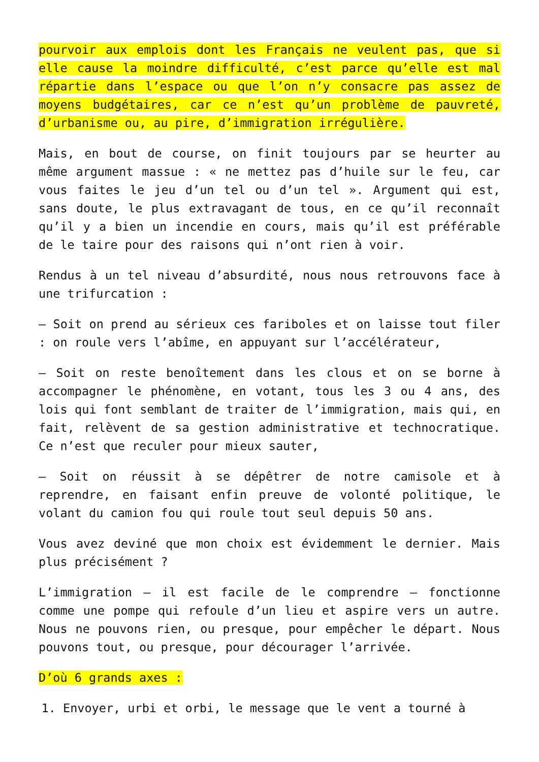pourvoir aux emplois dont les Français ne veulent pas, que si elle cause la moindre difficulté, c’est parce qu’elle est mal répartie dans l’espace ou que l’on n’y consacre pas assez de moyens budgétaires, car ce n’est qu’un problème de pauvreté, d’urbanisme ou, au pire, d’immigration irrégulière.
Mais, en bout de course, on finit toujours par se heurter au même argument massue : « ne mettez pas d’huile sur le feu, car vous faites le jeu d’un tel ou d’un tel ». Argument qui est, sans doute, le plus extravagant de tous, en ce qu’il reconnaît qu’il y a bien un incendie en cours, mais qu’il est préférable de le taire pour des raisons qui n’ont rien à voir.
Rendus à un tel niveau d’absurdité, nous nous retrouvons face à une trifurcation :
– Soit on prend au sérieux ces fariboles et on laisse tout filer : on roule vers l’abîme, en appuyant sur l’accélérateur,
– Soit on reste benoîtement dans les clous et on se borne à accompagner le phénomène, en votant, tous les 3 ou 4 ans, des lois qui font semblant de traiter de l’immigration, mais qui, en fait, relèvent de sa gestion administrative et technocratique. Ce n’est que reculer pour mieux sauter,
– Soit on réussit à se dépêtrer de notre camisole et à reprendre, en faisant enfin preuve de volonté politique, le volant du camion fou qui roule tout seul depuis 50 ans.
Vous avez deviné que mon choix est évidemment le dernier. Mais plus précisément ?
L’immigration – il est facile de le comprendre – fonctionne comme une pompe qui refoule d’un lieu et aspire vers un autre. Nous ne pouvons rien, ou presque, pour empêcher le départ. Nous pouvons tout, ou presque, pour décourager l’arrivée.
D’où 6 grands axes :
1. Envoyer, urbi et orbi, le message que le vent a tourné à